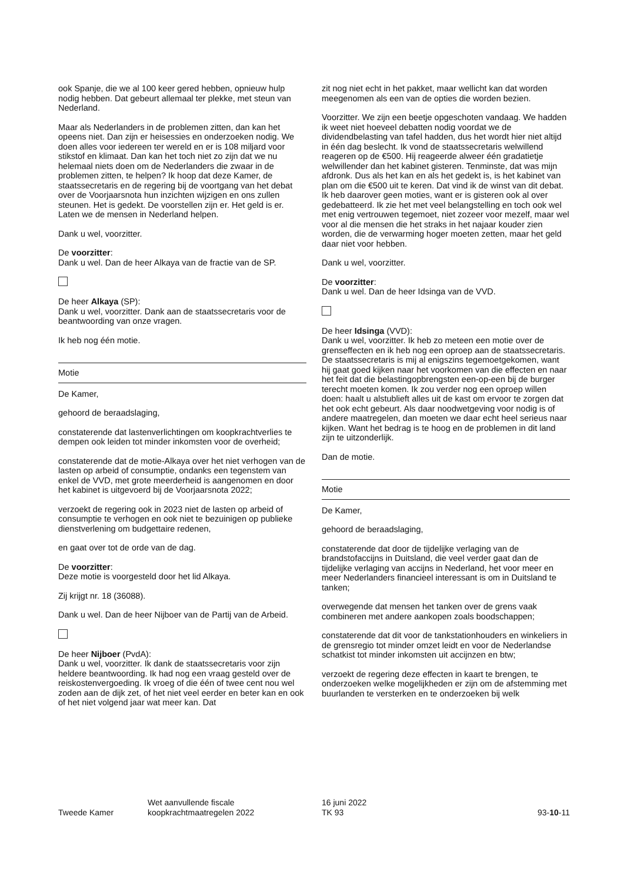ook Spanje, die we al 100 keer gered hebben, opnieuw hulp nodig hebben. Dat gebeurt allemaal ter plekke, met steun van Nederland.
Maar als Nederlanders in de problemen zitten, dan kan het opeens niet. Dan zijn er heisessies en onderzoeken nodig. We doen alles voor iedereen ter wereld en er is 108 miljard voor stikstof en klimaat. Dan kan het toch niet zo zijn dat we nu helemaal niets doen om de Nederlanders die zwaar in de problemen zitten, te helpen? Ik hoop dat deze Kamer, de staatssecretaris en de regering bij de voortgang van het debat over de Voorjaarsnota hun inzichten wijzigen en ons zullen steunen. Het is gedekt. De voorstellen zijn er. Het geld is er. Laten we de mensen in Nederland helpen.
Dank u wel, voorzitter.
De voorzitter:
Dank u wel. Dan de heer Alkaya van de fractie van de SP.
De heer Alkaya (SP):
Dank u wel, voorzitter. Dank aan de staatssecretaris voor de beantwoording van onze vragen.
Ik heb nog één motie.
Motie
De Kamer,
gehoord de beraadslaging,
constaterende dat lastenverlichtingen om koopkrachtverlies te dempen ook leiden tot minder inkomsten voor de overheid;
constaterende dat de motie-Alkaya over het niet verhogen van de lasten op arbeid of consumptie, ondanks een tegenstem van enkel de VVD, met grote meerderheid is aangenomen en door het kabinet is uitgevoerd bij de Voorjaarsnota 2022;
verzoekt de regering ook in 2023 niet de lasten op arbeid of consumptie te verhogen en ook niet te bezuinigen op publieke dienstverlening om budgettaire redenen,
en gaat over tot de orde van de dag.
De voorzitter:
Deze motie is voorgesteld door het lid Alkaya.
Zij krijgt nr. 18 (36088).
Dank u wel. Dan de heer Nijboer van de Partij van de Arbeid.
De heer Nijboer (PvdA):
Dank u wel, voorzitter. Ik dank de staatssecretaris voor zijn heldere beantwoording. Ik had nog een vraag gesteld over de reiskostenvergoeding. Ik vroeg of die één of twee cent nou wel zoden aan de dijk zet, of het niet veel eerder en beter kan en ook of het niet volgend jaar wat meer kan. Dat
zit nog niet echt in het pakket, maar wellicht kan dat worden meegenomen als een van de opties die worden bezien.
Voorzitter. We zijn een beetje opgeschoten vandaag. We hadden ik weet niet hoeveel debatten nodig voordat we de dividendbelasting van tafel hadden, dus het wordt hier niet altijd in één dag beslecht. Ik vond de staatssecretaris welwillend reageren op de €500. Hij reageerde alweer één gradatietje welwillender dan het kabinet gisteren. Tenminste, dat was mijn afdronk. Dus als het kan en als het gedekt is, is het kabinet van plan om die €500 uit te keren. Dat vind ik de winst van dit debat. Ik heb daarover geen moties, want er is gisteren ook al over gedebatteerd. Ik zie het met veel belangstelling en toch ook wel met enig vertrouwen tegemoet, niet zozeer voor mezelf, maar wel voor al die mensen die het straks in het najaar kouder zien worden, die de verwarming hoger moeten zetten, maar het geld daar niet voor hebben.
Dank u wel, voorzitter.
De voorzitter:
Dank u wel. Dan de heer Idsinga van de VVD.
De heer Idsinga (VVD):
Dank u wel, voorzitter. Ik heb zo meteen een motie over de grenseffecten en ik heb nog een oproep aan de staatssecretaris. De staatssecretaris is mij al enigszins tegemoetgekomen, want hij gaat goed kijken naar het voorkomen van die effecten en naar het feit dat die belastingopbrengsten een-op-een bij de burger terecht moeten komen. Ik zou verder nog een oproep willen doen: haalt u alstublieft alles uit de kast om ervoor te zorgen dat het ook echt gebeurt. Als daar noodwetgeving voor nodig is of andere maatregelen, dan moeten we daar echt heel serieus naar kijken. Want het bedrag is te hoog en de problemen in dit land zijn te uitzonderlijk.
Dan de motie.
Motie
De Kamer,
gehoord de beraadslaging,
constaterende dat door de tijdelijke verlaging van de brandstofaccijns in Duitsland, die veel verder gaat dan de tijdelijke verlaging van accijns in Nederland, het voor meer en meer Nederlanders financieel interessant is om in Duitsland te tanken;
overwegende dat mensen het tanken over de grens vaak combineren met andere aankopen zoals boodschappen;
constaterende dat dit voor de tankstationhouders en winkeliers in de grensregio tot minder omzet leidt en voor de Nederlandse schatkist tot minder inkomsten uit accijnzen en btw;
verzoekt de regering deze effecten in kaart te brengen, te onderzoeken welke mogelijkheden er zijn om de afstemming met buurlanden te versterken en te onderzoeken bij welk
Tweede Kamer
Wet aanvullende fiscale
koopkrachtmaatregelen 2022
16 juni 2022
TK 93
93-10-11